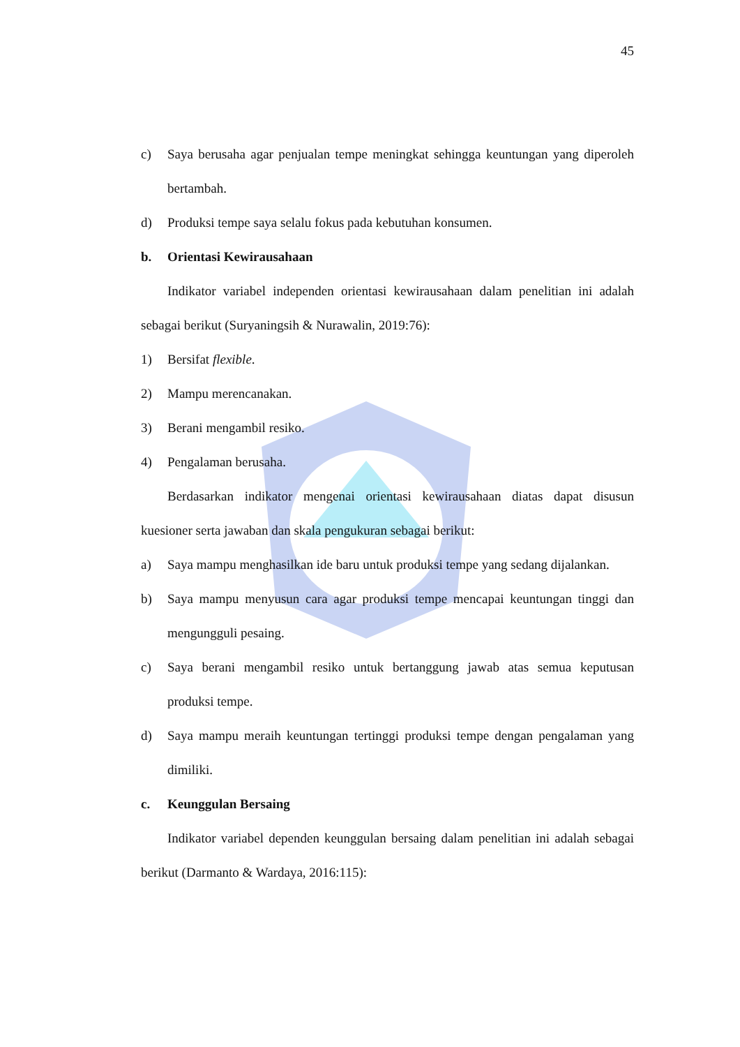45
c) Saya berusaha agar penjualan tempe meningkat sehingga keuntungan yang diperoleh bertambah.
d) Produksi tempe saya selalu fokus pada kebutuhan konsumen.
b. Orientasi Kewirausahaan
Indikator variabel independen orientasi kewirausahaan dalam penelitian ini adalah sebagai berikut (Suryaningsih & Nurawalin, 2019:76):
1) Bersifat flexible.
2) Mampu merencanakan.
3) Berani mengambil resiko.
4) Pengalaman berusaha.
Berdasarkan indikator mengenai orientasi kewirausahaan diatas dapat disusun kuesioner serta jawaban dan skala pengukuran sebagai berikut:
a) Saya mampu menghasilkan ide baru untuk produksi tempe yang sedang dijalankan.
b) Saya mampu menyusun cara agar produksi tempe mencapai keuntungan tinggi dan mengungguli pesaing.
c) Saya berani mengambil resiko untuk bertanggung jawab atas semua keputusan produksi tempe.
d) Saya mampu meraih keuntungan tertinggi produksi tempe dengan pengalaman yang dimiliki.
c. Keunggulan Bersaing
Indikator variabel dependen keunggulan bersaing dalam penelitian ini adalah sebagai berikut (Darmanto & Wardaya, 2016:115):